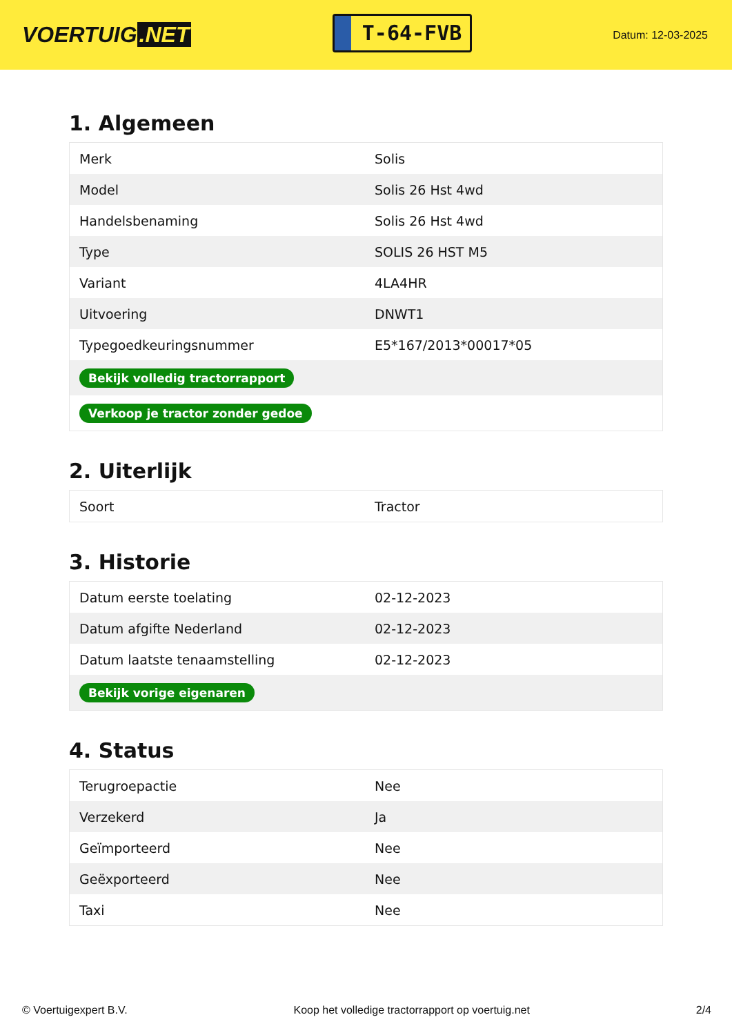VOERTUIG.NET
T-64-FVB
Datum: 12-03-2025
1. Algemeen
| Merk | Solis |
| Model | Solis 26 Hst 4wd |
| Handelsbenaming | Solis 26 Hst 4wd |
| Type | SOLIS 26 HST M5 |
| Variant | 4LA4HR |
| Uitvoering | DNWT1 |
| Typegoedkeuringsnummer | E5*167/2013*00017*05 |
| Bekijk volledig tractorrapport | |
| Verkoop je tractor zonder gedoe | |
2. Uiterlijk
| Soort | Tractor |
3. Historie
| Datum eerste toelating | 02-12-2023 |
| Datum afgifte Nederland | 02-12-2023 |
| Datum laatste tenaamstelling | 02-12-2023 |
| Bekijk vorige eigenaren | |
4. Status
| Terugroepactie | Nee |
| Verzekerd | Ja |
| Geïmporteerd | Nee |
| Geëxporteerd | Nee |
| Taxi | Nee |
© Voertuigexpert B.V. Koop het volledige tractorrapport op voertuig.net 2/4